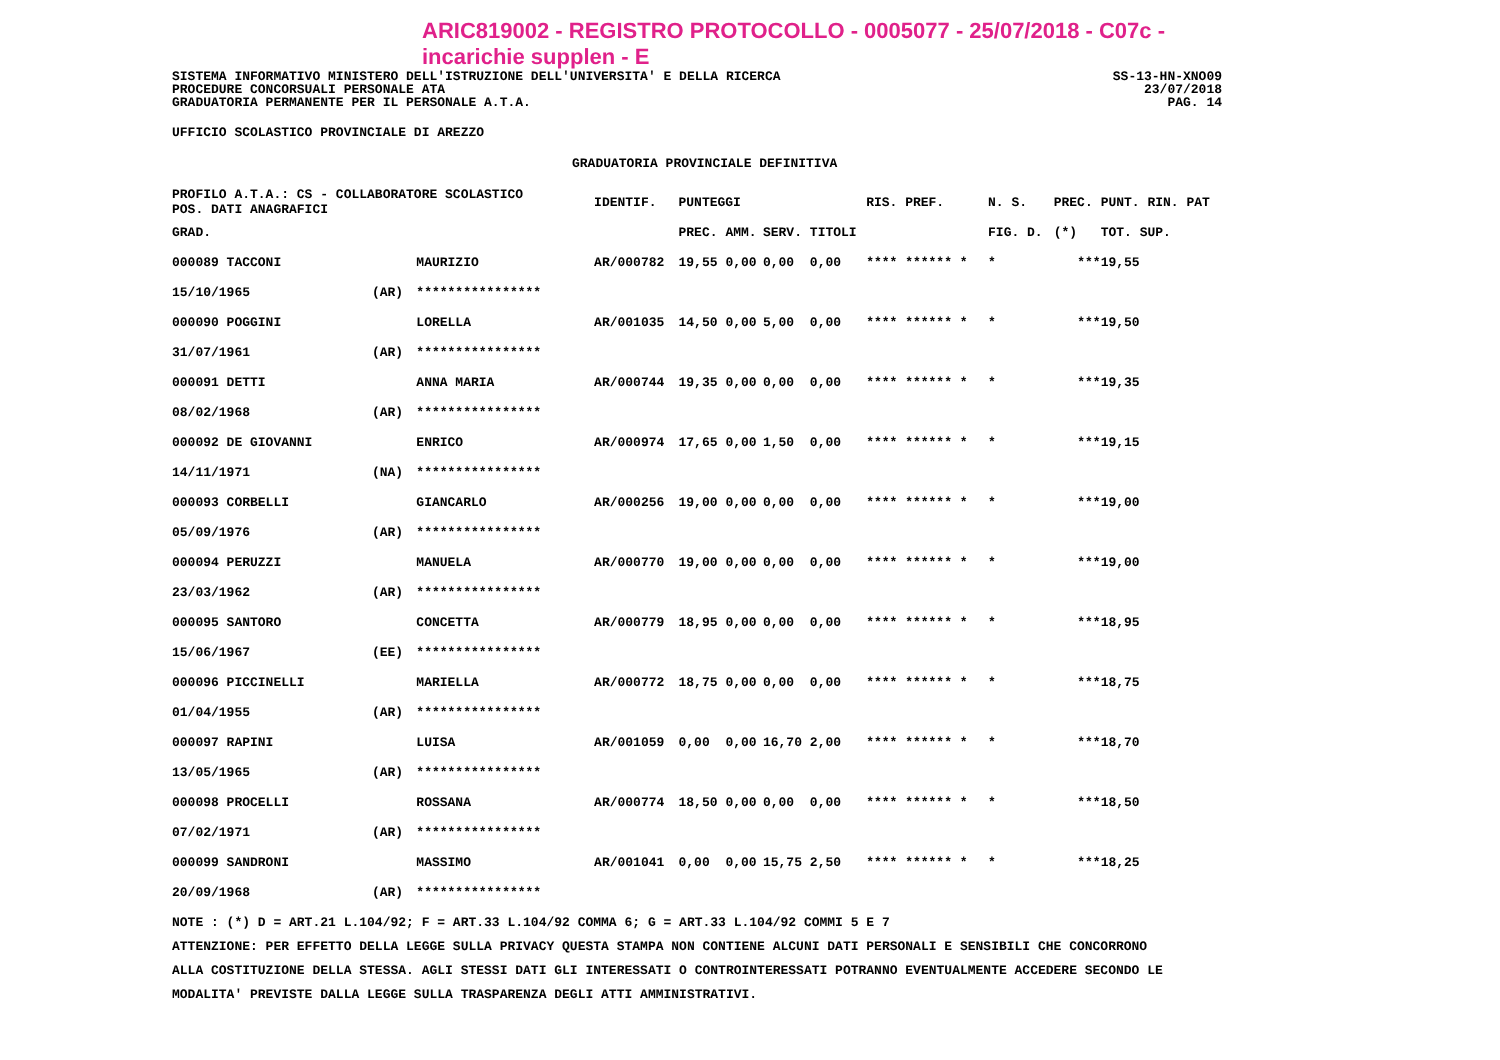ARIC819002 - REGISTRO PROTOCOLLO - 0005077 - 25/07/2018 - C07c - incarichie supplen - E
SISTEMA INFORMATIVO MINISTERO DELL'ISTRUZIONE DELL'UNIVERSITA' E DELLA RICERCA SS-13-HN-XNO09
PROCEDURE CONCORSUALI PERSONALE ATA 23/07/2018
GRADUATORIA PERMANENTE PER IL PERSONALE A.T.A. PAG. 14
UFFICIO SCOLASTICO PROVINCIALE DI AREZZO
GRADUATORIA PROVINCIALE DEFINITIVA
| PROFILO A.T.A.: CS - COLLABORATORE SCOLASTICO POS. DATI ANAGRAFICI | | | IDENTIF. | PUNTEGGI | | | | RIS. PREF. | N. S. | PREC. | PUNT. RIN. PAT |
| --- | --- | --- | --- | --- | --- | --- | --- | --- | --- | --- | --- |
| GRAD. | | | | PREC. | AMM. | SERV. | TITOLI | | FIG. D. | (*) | TOT. SUP. |
| 000089 TACCONI | | MAURIZIO | AR/000782 | 19,55 | 0,00 | 0,00 | 0,00 | **** ****** * | * | *** | 19,55 |
| 15/10/1965 | (AR) | **************** | | | | | | | | | |
| 000090 POGGINI | | LORELLA | AR/001035 | 14,50 | 0,00 | 5,00 | 0,00 | **** ****** * | * | *** | 19,50 |
| 31/07/1961 | (AR) | **************** | | | | | | | | | |
| 000091 DETTI | | ANNA MARIA | AR/000744 | 19,35 | 0,00 | 0,00 | 0,00 | **** ****** * | * | *** | 19,35 |
| 08/02/1968 | (AR) | **************** | | | | | | | | | |
| 000092 DE GIOVANNI | | ENRICO | AR/000974 | 17,65 | 0,00 | 1,50 | 0,00 | **** ****** * | * | *** | 19,15 |
| 14/11/1971 | (NA) | **************** | | | | | | | | | |
| 000093 CORBELLI | | GIANCARLO | AR/000256 | 19,00 | 0,00 | 0,00 | 0,00 | **** ****** * | * | *** | 19,00 |
| 05/09/1976 | (AR) | **************** | | | | | | | | | |
| 000094 PERUZZI | | MANUELA | AR/000770 | 19,00 | 0,00 | 0,00 | 0,00 | **** ****** * | * | *** | 19,00 |
| 23/03/1962 | (AR) | **************** | | | | | | | | | |
| 000095 SANTORO | | CONCETTA | AR/000779 | 18,95 | 0,00 | 0,00 | 0,00 | **** ****** * | * | *** | 18,95 |
| 15/06/1967 | (EE) | **************** | | | | | | | | | |
| 000096 PICCINELLI | | MARIELLA | AR/000772 | 18,75 | 0,00 | 0,00 | 0,00 | **** ****** * | * | *** | 18,75 |
| 01/04/1955 | (AR) | **************** | | | | | | | | | |
| 000097 RAPINI | | LUISA | AR/001059 | 0,00 | 0,00 | 16,70 | 2,00 | **** ****** * | * | *** | 18,70 |
| 13/05/1965 | (AR) | **************** | | | | | | | | | |
| 000098 PROCELLI | | ROSSANA | AR/000774 | 18,50 | 0,00 | 0,00 | 0,00 | **** ****** * | * | *** | 18,50 |
| 07/02/1971 | (AR) | **************** | | | | | | | | | |
| 000099 SANDRONI | | MASSIMO | AR/001041 | 0,00 | 0,00 | 15,75 | 2,50 | **** ****** * | * | *** | 18,25 |
| 20/09/1968 | (AR) | **************** | | | | | | | | | |
NOTE : (*) D = ART.21 L.104/92; F = ART.33 L.104/92 COMMA 6; G = ART.33 L.104/92 COMMI 5 E 7
ATTENZIONE: PER EFFETTO DELLA LEGGE SULLA PRIVACY QUESTA STAMPA NON CONTIENE ALCUNI DATI PERSONALI E SENSIBILI CHE CONCORRONO
ALLA COSTITUZIONE DELLA STESSA. AGLI STESSI DATI GLI INTERESSATI O CONTROINTERESSATI POTRANNO EVENTUALMENTE ACCEDERE SECONDO LE
MODALITA' PREVISTE DALLA LEGGE SULLA TRASPARENZA DEGLI ATTI AMMINISTRATIVI.